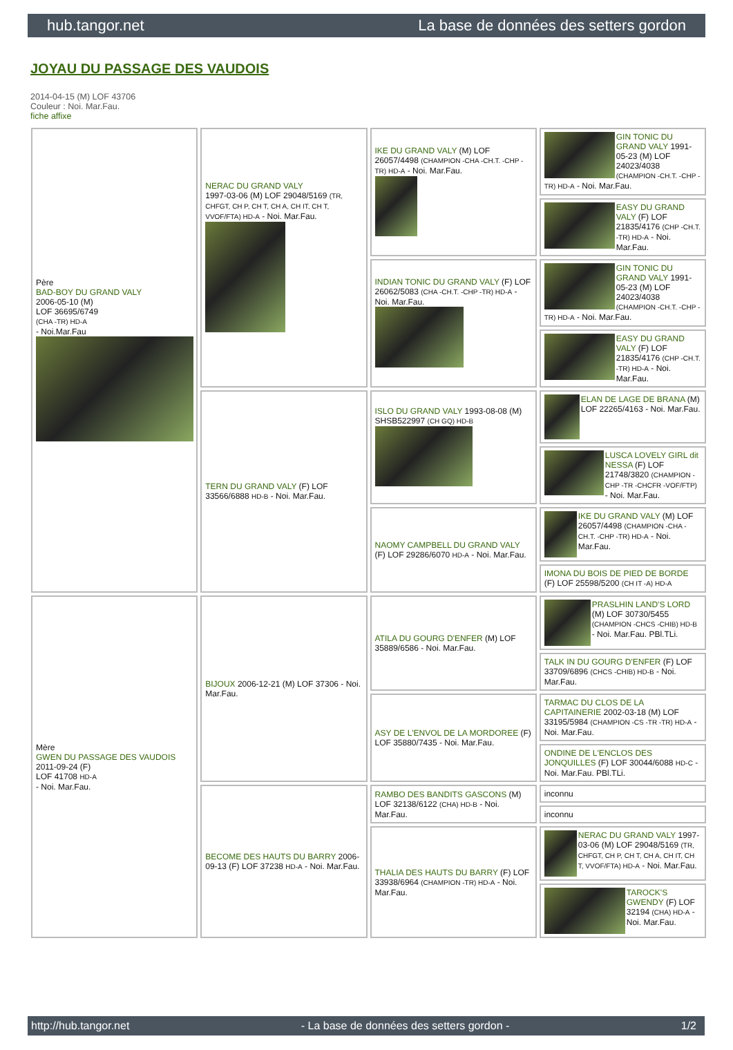hub.tangor.net La base de données des setters gordon
JOYAU DU PASSAGE DES VAUDOIS
2014-04-15 (M) LOF 43706
Couleur : Noi. Mar.Fau.
fiche affixe
| Père BAD-BOY DU GRAND VALY 2006-05-10 (M) LOF 36695/6749 (CHA -TR) HD-A - Noi.Mar.Fau | NERAC DU GRAND VALY 1997-03-06 (M) LOF 29048/5169 (TR, CHFGT, CH P, CH T, CH A, CH IT, CH T, VVOF/FTA) HD-A - Noi. Mar.Fau. | IKE DU GRAND VALY (M) LOF 26057/4498 (CHAMPION -CHA -CH.T. -CHP -TR) HD-A - Noi. Mar.Fau. | GIN TONIC DU GRAND VALY 1991-05-23 (M) LOF 24023/4038 (CHAMPION -CH.T. -CHP -TR) HD-A - Noi. Mar.Fau. |
| | | | EASY DU GRAND VALY (F) LOF 21835/4176 (CHP -CH.T. -TR) HD-A - Noi. Mar.Fau. |
| | | INDIAN TONIC DU GRAND VALY (F) LOF 26062/5083 (CHA -CH.T. -CHP -TR) HD-A - Noi. Mar.Fau. | GIN TONIC DU GRAND VALY 1991-05-23 (M) LOF 24023/4038 (CHAMPION -CH.T. -CHP -TR) HD-A - Noi. Mar.Fau. |
| | | | EASY DU GRAND VALY (F) LOF 21835/4176 (CHP -CH.T. -TR) HD-A - Noi. Mar.Fau. |
| | TERN DU GRAND VALY (F) LOF 33566/6888 HD-B - Noi. Mar.Fau. | ISLO DU GRAND VALY 1993-08-08 (M) SHSB522997 (CH GQ) HD-B | ELAN DE LAGE DE BRANA (M) LOF 22265/4163 - Noi. Mar.Fau. |
| | | | LUSCA LOVELY GIRL dit NESSA (F) LOF 21748/3820 (CHAMPION -CHP -TR -CHCFR -VOF/FTP) - Noi. Mar.Fau. |
| | | NAOMY CAMPBELL DU GRAND VALY (F) LOF 29286/6070 HD-A - Noi. Mar.Fau. | IKE DU GRAND VALY (M) LOF 26057/4498 (CHAMPION -CHA -CH.T. -CHP -TR) HD-A - Noi. Mar.Fau. |
| | | | IMONA DU BOIS DE PIED DE BORDE (F) LOF 25598/5200 (CH IT -A) HD-A |
| Mère GWEN DU PASSAGE DES VAUDOIS 2011-09-24 (F) LOF 41708 HD-A - Noi. Mar.Fau. | BIJOUX 2006-12-21 (M) LOF 37306 - Noi. Mar.Fau. | ATILA DU GOURG D'ENFER (M) LOF 35889/6586 - Noi. Mar.Fau. | PRASLHIN LAND'S LORD (M) LOF 30730/5455 (CHAMPION -CHCS -CHIB) HD-B - Noi. Mar.Fau. PBl.TLi. |
| | | | TALK IN DU GOURG D'ENFER (F) LOF 33709/6896 (CHCS -CHIB) HD-B - Noi. Mar.Fau. |
| | | ASY DE L'ENVOL DE LA MORDOREE (F) LOF 35880/7435 - Noi. Mar.Fau. | TARMAC DU CLOS DE LA CAPITAINERIE 2002-03-18 (M) LOF 33195/5984 (CHAMPION -CS -TR -TR) HD-A - Noi. Mar.Fau. |
| | | | ONDINE DE L'ENCLOS DES JONQUILLES (F) LOF 30044/6088 HD-C - Noi. Mar.Fau. PBl.TLi. |
| | BECOME DES HAUTS DU BARRY 2006-09-13 (F) LOF 37238 HD-A - Noi. Mar.Fau. | RAMBO DES BANDITS GASCONS (M) LOF 32138/6122 (CHA) HD-B - Noi. Mar.Fau. | inconnu |
| | | | inconnu |
| | | THALIA DES HAUTS DU BARRY (F) LOF 33938/6964 (CHAMPION -TR) HD-A - Noi. Mar.Fau. | NERAC DU GRAND VALY 1997-03-06 (M) LOF 29048/5169 (TR, CHFGT, CH P, CH T, CH A, CH IT, CH T, VVOF/FTA) HD-A - Noi. Mar.Fau. |
| | | | TAROCK'S GWENDY (F) LOF 32194 (CHA) HD-A - Noi. Mar.Fau. |
http://hub.tangor.net - La base de données des setters gordon - 1/2